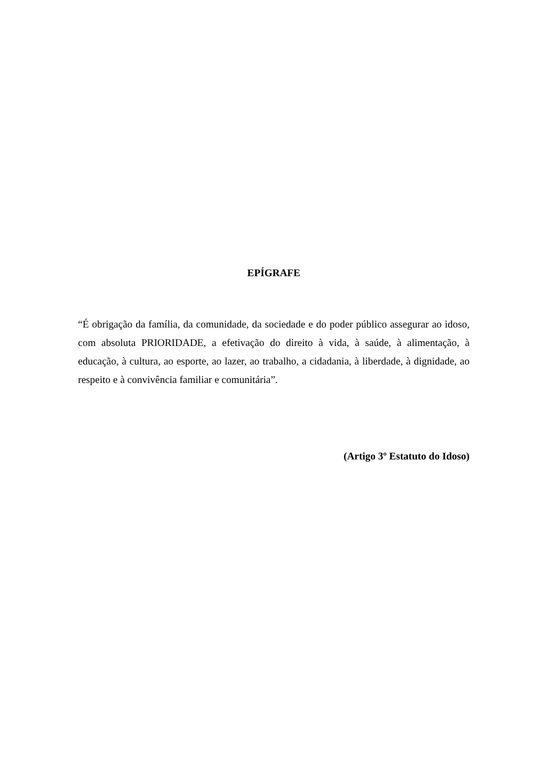EPÍGRAFE
“É obrigação da família, da comunidade, da sociedade e do poder público assegurar ao idoso, com absoluta PRIORIDADE, a efetivação do direito à vida, à saúde, à alimentação, à educação, à cultura, ao esporte, ao lazer, ao trabalho, a cidadania, à liberdade, à dignidade, ao respeito e à convivência familiar e comunitária”.
(Artigo 3º Estatuto do Idoso)